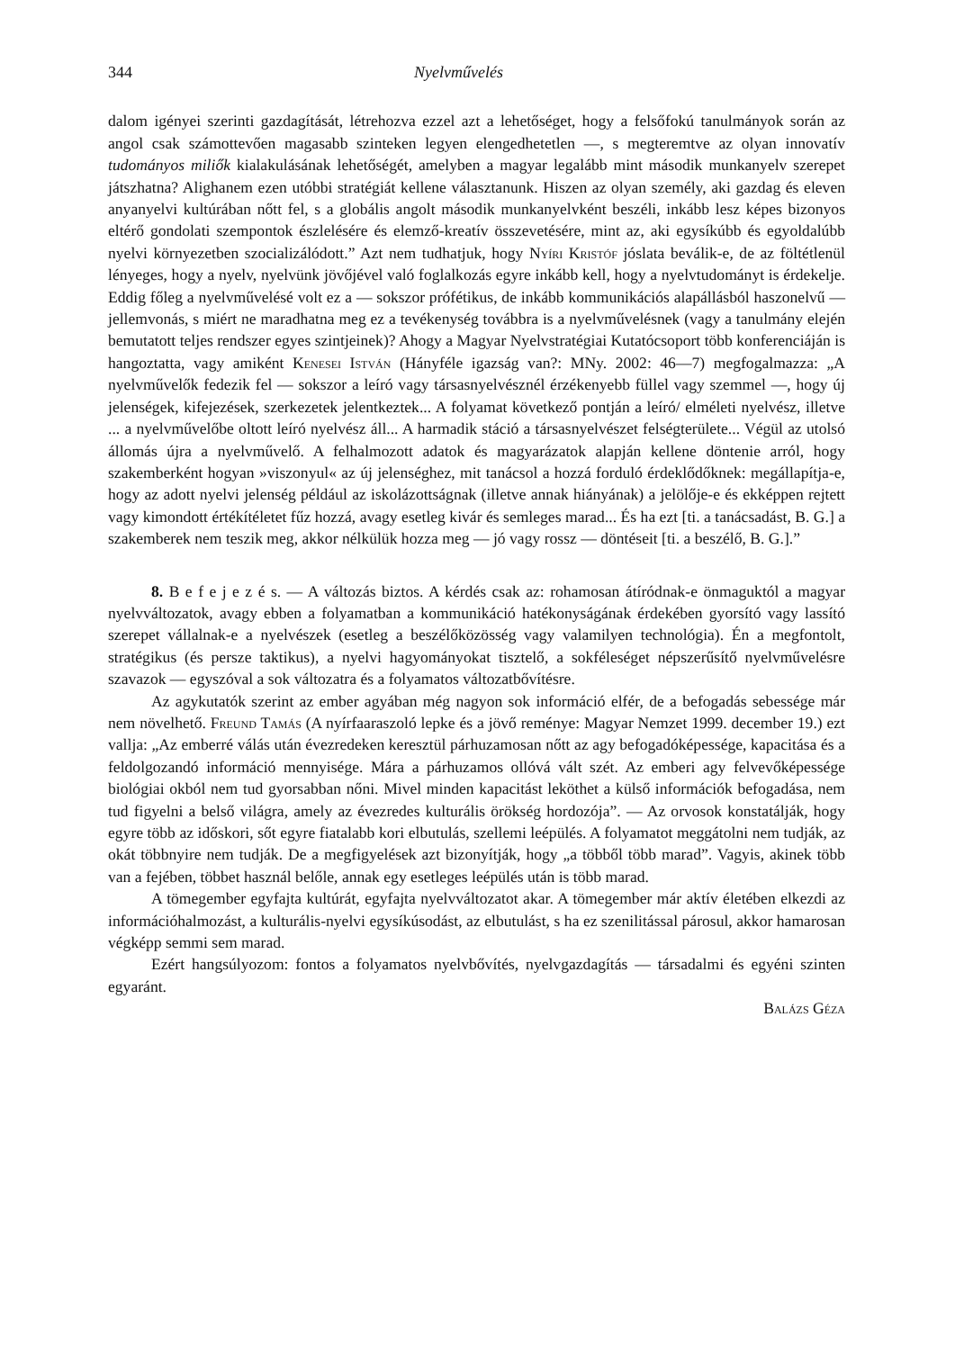344 Nyelvművelés
dalom igényei szerinti gazdagítását, létrehozva ezzel azt a lehetőséget, hogy a felsőfokú tanulmányok során az angol csak számottevően magasabb szinteken legyen elengedhetetlen —, s megteremtve az olyan innovatív tudományos miliők kialakulásának lehetőségét, amelyben a magyar legalább mint második munkanyelv szerepet játszhatna? Alighanem ezen utóbbi stratégiát kellene választanunk. Hiszen az olyan személy, aki gazdag és eleven anyanyelvi kultúrában nőtt fel, s a globális angolt második munkanyelvként beszéli, inkább lesz képes bizonyos eltérő gondolati szempontok észlelésére és elemző-kreatív összevetésére, mint az, aki egysíkúbb és egyoldalúbb nyelvi környezetben szocializálódott.” Azt nem tudhatjuk, hogy Nyíri Kristóf jóslata beválik-e, de az föltétlenül lényeges, hogy a nyelv, nyelvünk jövőjével való foglalkozás egyre inkább kell, hogy a nyelvtudományt is érdekelje. Eddig főleg a nyelvművelésé volt ez a — sokszor prófétikus, de inkább kommunikációs alapállásból haszonelvű — jellemvonás, s miért ne maradhatna meg ez a tevékenység továbbra is a nyelvművelésnek (vagy a tanulmány elején bemutatott teljes rendszer egyes szintjeinek)? Ahogy a Magyar Nyelvstratégiai Kutatócsoport több konferenciáján is hangoztatta, vagy amiként Kenesei István (Hányféle igazság van?: MNy. 2002: 46—7) megfogalmazza: „A nyelvművelők fedezik fel — sokszor a leíró vagy társasnyelvésznél érzékenyebb füllel vagy szemmel —, hogy új jelenségek, kifejezések, szerkezetek jelentkeztek... A folyamat következő pontján a leíró/ elméleti nyelvész, illetve ... a nyelvművelőbe oltott leíró nyelvész áll... A harmadik stáció a társasnyelvészet felségterülete... Végül az utolsó állomás újra a nyelvművelő. A felhalmozott adatok és magyarázatok alapján kellene döntenie arról, hogy szakemberként hogyan »viszonyul« az új jelenséghez, mit tanácsol a hozzá forduló érdeklődőknek: megállapítja-e, hogy az adott nyelvi jelenség például az iskolázottságnak (illetve annak hiányának) a jelölője-e és ekképpen rejtett vagy kimondott értékítéletet fűz hozzá, avagy esetleg kivár és semleges marad... És ha ezt [ti. a tanácsadást, B. G.] a szakemberek nem teszik meg, akkor nélkülük hozza meg — jó vagy rossz — döntéseit [ti. a beszélő, B. G.].”
8. B e f e j e z é s. — A változás biztos. A kérdés csak az: rohamosan átíródnak-e önmaguktól a magyar nyelvváltozatok, avagy ebben a folyamatban a kommunikáció hatékonyságának érdekében gyorsító vagy lassító szerepet vállalnak-e a nyelvészek (esetleg a beszélőközösség vagy valamilyen technológia). Én a megfontolt, stratégikus (és persze taktikus), a nyelvi hagyományokat tisztelő, a sokféleséget népszerűsítő nyelvművelésre szavazok — egyszóval a sok változatra és a folyamatos változatbővítésre.
Az agykutatók szerint az ember agyában még nagyon sok információ elfér, de a befogadás sebessége már nem növelhető. Freund Tamás (A nyírfaaraszoló lepke és a jövő reménye: Magyar Nemzet 1999. december 19.) ezt vallja: „Az emberré válás után évezredeken keresztül párhuzamosan nőtt az agy befogadóképessége, kapacitása és a feldolgozandó információ mennyisége. Mára a párhuzamos ollóvá vált szét. Az emberi agy felvevőképessége biológiai okból nem tud gyorsabban nőni. Mivel minden kapacitást leköthet a külső információk befogadása, nem tud figyelni a belső világra, amely az évezredes kulturális örökség hordozója”. — Az orvosok konstatálják, hogy egyre több az időskori, sőt egyre fiatalabb kori elbutulás, szellemi leépülés. A folyamatot meggátolni nem tudják, az okát többnyire nem tudják. De a megfigyelések azt bizonyítják, hogy „a többől több marad”. Vagyis, akinek több van a fejében, többet használ belőle, annak egy esetleges leépülés után is több marad.
A tömegember egyfajta kultúrát, egyfajta nyelvváltozatot akar. A tömegember már aktív életében elkezdi az információhalmozást, a kulturális-nyelvi egysíkúsodást, az elbutulást, s ha ez szenilitással párosul, akkor hamarosan végképp semmi sem marad.
Ezért hangsúlyozom: fontos a folyamatos nyelvbővítés, nyelvgazdagítás — társadalmi és egyéni szinten egyaránt.
Balázs Géza